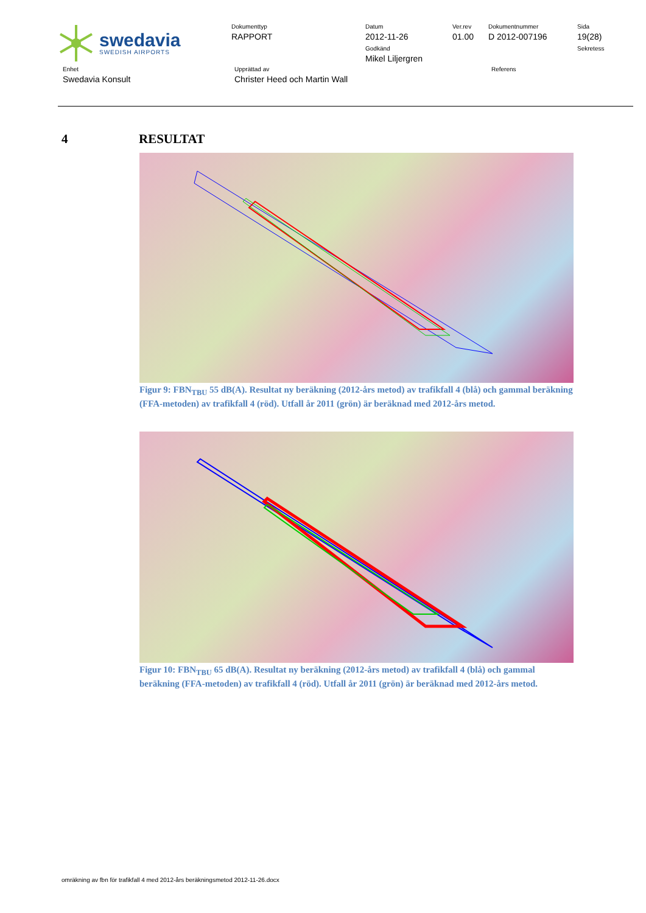swedavia
SWEDISH AIRPORTS
Dokumenttyp
RAPPORT
Datum
2012-11-26
Godkänd
Mikel Liljergren
Ver.rev
01.00
Dokumentnummer
D 2012-007196
Sida
19(28)
Sekretess
Enhet
Swedavia Konsult
Upprättad av
Christer Heed och Martin Wall
Referens
4 RESULTAT
Figur 9: FBN<sub>TBU</sub> 55 dB(A). Resultat ny beräkning (2012-års metod) av trafikfall 4 (blå) och gammal beräkning (FFA-metoden) av trafikfall 4 (röd). Utfall år 2011 (grön) är beräknad med 2012-års metod.
Figur 10: FBN<sub>TBU</sub> 65 dB(A). Resultat ny beräkning (2012-års metod) av trafikfall 4 (blå) och gammal beräkning (FFA-metoden) av trafikfall 4 (röd). Utfall år 2011 (grön) är beräknad med 2012-års metod.
omräkning av fbn för trafikfall 4 med 2012-års beräkningsmetod 2012-11-26.docx